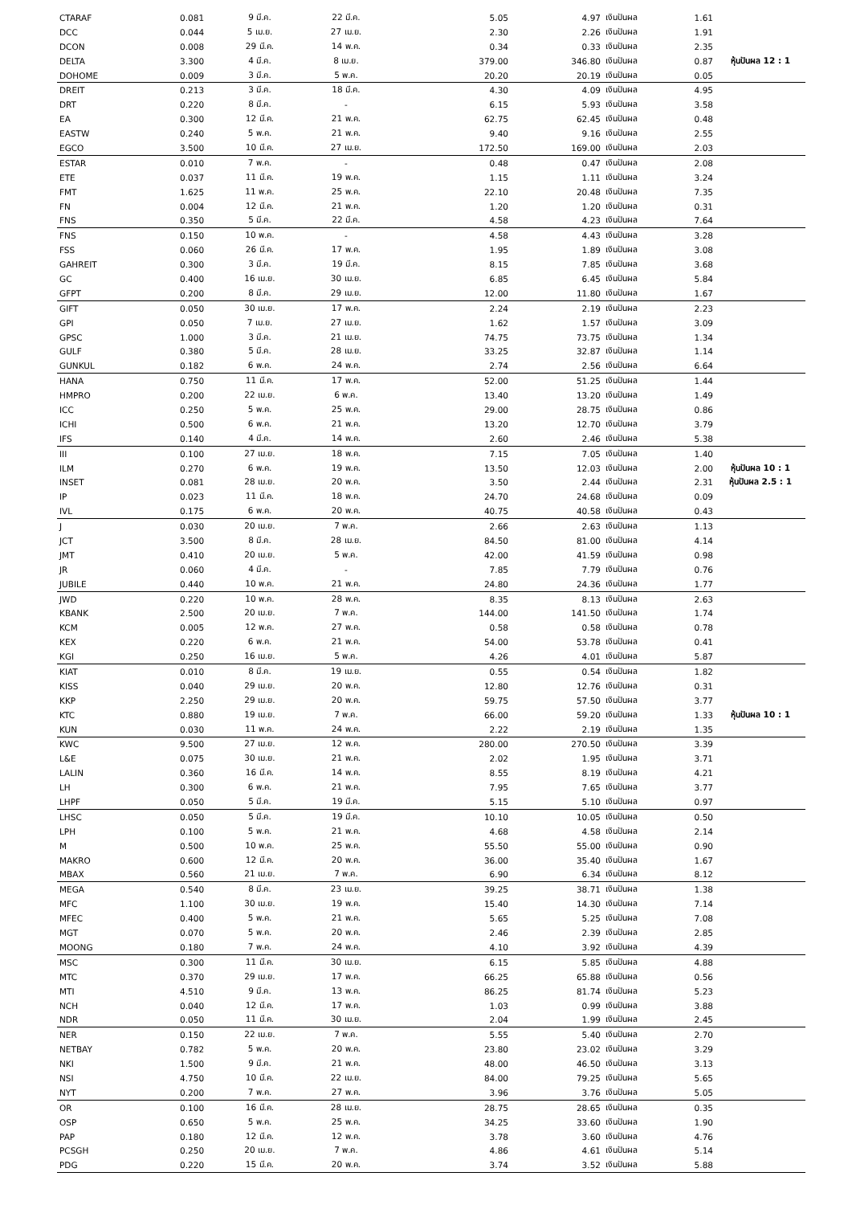| CTARAF | 0.081 | 9 มี.ค. | 22 มี.ค. | 5.05 | 4.97 | เงินปันผล | 1.61 | |
| DCC | 0.044 | 5 เม.ย. | 27 เม.ย. | 2.30 | 2.26 | เงินปันผล | 1.91 | |
| DCON | 0.008 | 29 มี.ค. | 14 พ.ค. | 0.34 | 0.33 | เงินปันผล | 2.35 | |
| DELTA | 3.300 | 4 มี.ค. | 8 เม.ย. | 379.00 | 346.80 | เงินปันผล | 0.87 | หุ้นปันผล 12 : 1 |
| DOHOME | 0.009 | 3 มี.ค. | 5 พ.ค. | 20.20 | 20.19 | เงินปันผล | 0.05 | |
| DREIT | 0.213 | 3 มี.ค. | 18 มี.ค. | 4.30 | 4.09 | เงินปันผล | 4.95 | |
| DRT | 0.220 | 8 มี.ค. | - | 6.15 | 5.93 | เงินปันผล | 3.58 | |
| EA | 0.300 | 12 มี.ค. | 21 พ.ค. | 62.75 | 62.45 | เงินปันผล | 0.48 | |
| EASTW | 0.240 | 5 พ.ค. | 21 พ.ค. | 9.40 | 9.16 | เงินปันผล | 2.55 | |
| EGCO | 3.500 | 10 มี.ค. | 27 เม.ย. | 172.50 | 169.00 | เงินปันผล | 2.03 | |
| ESTAR | 0.010 | 7 พ.ค. | - | 0.48 | 0.47 | เงินปันผล | 2.08 | |
| ETE | 0.037 | 11 มี.ค. | 19 พ.ค. | 1.15 | 1.11 | เงินปันผล | 3.24 | |
| FMT | 1.625 | 11 พ.ค. | 25 พ.ค. | 22.10 | 20.48 | เงินปันผล | 7.35 | |
| FN | 0.004 | 12 มี.ค. | 21 พ.ค. | 1.20 | 1.20 | เงินปันผล | 0.31 | |
| FNS | 0.350 | 5 มี.ค. | 22 มี.ค. | 4.58 | 4.23 | เงินปันผล | 7.64 | |
| FNS | 0.150 | 10 พ.ค. | - | 4.58 | 4.43 | เงินปันผล | 3.28 | |
| FSS | 0.060 | 26 มี.ค. | 17 พ.ค. | 1.95 | 1.89 | เงินปันผล | 3.08 | |
| GAHREIT | 0.300 | 3 มี.ค. | 19 มี.ค. | 8.15 | 7.85 | เงินปันผล | 3.68 | |
| GC | 0.400 | 16 เม.ย. | 30 เม.ย. | 6.85 | 6.45 | เงินปันผล | 5.84 | |
| GFPT | 0.200 | 8 มี.ค. | 29 เม.ย. | 12.00 | 11.80 | เงินปันผล | 1.67 | |
| GIFT | 0.050 | 30 เม.ย. | 17 พ.ค. | 2.24 | 2.19 | เงินปันผล | 2.23 | |
| GPI | 0.050 | 7 เม.ย. | 27 เม.ย. | 1.62 | 1.57 | เงินปันผล | 3.09 | |
| GPSC | 1.000 | 3 มี.ค. | 21 เม.ย. | 74.75 | 73.75 | เงินปันผล | 1.34 | |
| GULF | 0.380 | 5 มี.ค. | 28 เม.ย. | 33.25 | 32.87 | เงินปันผล | 1.14 | |
| GUNKUL | 0.182 | 6 พ.ค. | 24 พ.ค. | 2.74 | 2.56 | เงินปันผล | 6.64 | |
| HANA | 0.750 | 11 มี.ค. | 17 พ.ค. | 52.00 | 51.25 | เงินปันผล | 1.44 | |
| HMPRO | 0.200 | 22 เม.ย. | 6 พ.ค. | 13.40 | 13.20 | เงินปันผล | 1.49 | |
| ICC | 0.250 | 5 พ.ค. | 25 พ.ค. | 29.00 | 28.75 | เงินปันผล | 0.86 | |
| ICHI | 0.500 | 6 พ.ค. | 21 พ.ค. | 13.20 | 12.70 | เงินปันผล | 3.79 | |
| IFS | 0.140 | 4 มี.ค. | 14 พ.ค. | 2.60 | 2.46 | เงินปันผล | 5.38 | |
| III | 0.100 | 27 เม.ย. | 18 พ.ค. | 7.15 | 7.05 | เงินปันผล | 1.40 | |
| ILM | 0.270 | 6 พ.ค. | 19 พ.ค. | 13.50 | 12.03 | เงินปันผล | 2.00 | หุ้นปันผล 10 : 1 |
| INSET | 0.081 | 28 เม.ย. | 20 พ.ค. | 3.50 | 2.44 | เงินปันผล | 2.31 | หุ้นปันผล 2.5 : 1 |
| IP | 0.023 | 11 มี.ค. | 18 พ.ค. | 24.70 | 24.68 | เงินปันผล | 0.09 | |
| IVL | 0.175 | 6 พ.ค. | 20 พ.ค. | 40.75 | 40.58 | เงินปันผล | 0.43 | |
| J | 0.030 | 20 เม.ย. | 7 พ.ค. | 2.66 | 2.63 | เงินปันผล | 1.13 | |
| JCT | 3.500 | 8 มี.ค. | 28 เม.ย. | 84.50 | 81.00 | เงินปันผล | 4.14 | |
| JMT | 0.410 | 20 เม.ย. | 5 พ.ค. | 42.00 | 41.59 | เงินปันผล | 0.98 | |
| JR | 0.060 | 4 มี.ค. | - | 7.85 | 7.79 | เงินปันผล | 0.76 | |
| JUBILE | 0.440 | 10 พ.ค. | 21 พ.ค. | 24.80 | 24.36 | เงินปันผล | 1.77 | |
| JWD | 0.220 | 10 พ.ค. | 28 พ.ค. | 8.35 | 8.13 | เงินปันผล | 2.63 | |
| KBANK | 2.500 | 20 เม.ย. | 7 พ.ค. | 144.00 | 141.50 | เงินปันผล | 1.74 | |
| KCM | 0.005 | 12 พ.ค. | 27 พ.ค. | 0.58 | 0.58 | เงินปันผล | 0.78 | |
| KEX | 0.220 | 6 พ.ค. | 21 พ.ค. | 54.00 | 53.78 | เงินปันผล | 0.41 | |
| KGI | 0.250 | 16 เม.ย. | 5 พ.ค. | 4.26 | 4.01 | เงินปันผล | 5.87 | |
| KIAT | 0.010 | 8 มี.ค. | 19 เม.ย. | 0.55 | 0.54 | เงินปันผล | 1.82 | |
| KISS | 0.040 | 29 เม.ย. | 20 พ.ค. | 12.80 | 12.76 | เงินปันผล | 0.31 | |
| KKP | 2.250 | 29 เม.ย. | 20 พ.ค. | 59.75 | 57.50 | เงินปันผล | 3.77 | |
| KTC | 0.880 | 19 เม.ย. | 7 พ.ค. | 66.00 | 59.20 | เงินปันผล | 1.33 | หุ้นปันผล 10 : 1 |
| KUN | 0.030 | 11 พ.ค. | 24 พ.ค. | 2.22 | 2.19 | เงินปันผล | 1.35 | |
| KWC | 9.500 | 27 เม.ย. | 12 พ.ค. | 280.00 | 270.50 | เงินปันผล | 3.39 | |
| L&E | 0.075 | 30 เม.ย. | 21 พ.ค. | 2.02 | 1.95 | เงินปันผล | 3.71 | |
| LALIN | 0.360 | 16 มี.ค. | 14 พ.ค. | 8.55 | 8.19 | เงินปันผล | 4.21 | |
| LH | 0.300 | 6 พ.ค. | 21 พ.ค. | 7.95 | 7.65 | เงินปันผล | 3.77 | |
| LHPF | 0.050 | 5 มี.ค. | 19 มี.ค. | 5.15 | 5.10 | เงินปันผล | 0.97 | |
| LHSC | 0.050 | 5 มี.ค. | 19 มี.ค. | 10.10 | 10.05 | เงินปันผล | 0.50 | |
| LPH | 0.100 | 5 พ.ค. | 21 พ.ค. | 4.68 | 4.58 | เงินปันผล | 2.14 | |
| M | 0.500 | 10 พ.ค. | 25 พ.ค. | 55.50 | 55.00 | เงินปันผล | 0.90 | |
| MAKRO | 0.600 | 12 มี.ค. | 20 พ.ค. | 36.00 | 35.40 | เงินปันผล | 1.67 | |
| MBAX | 0.560 | 21 เม.ย. | 7 พ.ค. | 6.90 | 6.34 | เงินปันผล | 8.12 | |
| MEGA | 0.540 | 8 มี.ค. | 23 เม.ย. | 39.25 | 38.71 | เงินปันผล | 1.38 | |
| MFC | 1.100 | 30 เม.ย. | 19 พ.ค. | 15.40 | 14.30 | เงินปันผล | 7.14 | |
| MFEC | 0.400 | 5 พ.ค. | 21 พ.ค. | 5.65 | 5.25 | เงินปันผล | 7.08 | |
| MGT | 0.070 | 5 พ.ค. | 20 พ.ค. | 2.46 | 2.39 | เงินปันผล | 2.85 | |
| MOONG | 0.180 | 7 พ.ค. | 24 พ.ค. | 4.10 | 3.92 | เงินปันผล | 4.39 | |
| MSC | 0.300 | 11 มี.ค. | 30 เม.ย. | 6.15 | 5.85 | เงินปันผล | 4.88 | |
| MTC | 0.370 | 29 เม.ย. | 17 พ.ค. | 66.25 | 65.88 | เงินปันผล | 0.56 | |
| MTI | 4.510 | 9 มี.ค. | 13 พ.ค. | 86.25 | 81.74 | เงินปันผล | 5.23 | |
| NCH | 0.040 | 12 มี.ค. | 17 พ.ค. | 1.03 | 0.99 | เงินปันผล | 3.88 | |
| NDR | 0.050 | 11 มี.ค. | 30 เม.ย. | 2.04 | 1.99 | เงินปันผล | 2.45 | |
| NER | 0.150 | 22 เม.ย. | 7 พ.ค. | 5.55 | 5.40 | เงินปันผล | 2.70 | |
| NETBAY | 0.782 | 5 พ.ค. | 20 พ.ค. | 23.80 | 23.02 | เงินปันผล | 3.29 | |
| NKI | 1.500 | 9 มี.ค. | 21 พ.ค. | 48.00 | 46.50 | เงินปันผล | 3.13 | |
| NSI | 4.750 | 10 มี.ค. | 22 เม.ย. | 84.00 | 79.25 | เงินปันผล | 5.65 | |
| NYT | 0.200 | 7 พ.ค. | 27 พ.ค. | 3.96 | 3.76 | เงินปันผล | 5.05 | |
| OR | 0.100 | 16 มี.ค. | 28 เม.ย. | 28.75 | 28.65 | เงินปันผล | 0.35 | |
| OSP | 0.650 | 5 พ.ค. | 25 พ.ค. | 34.25 | 33.60 | เงินปันผล | 1.90 | |
| PAP | 0.180 | 12 มี.ค. | 12 พ.ค. | 3.78 | 3.60 | เงินปันผล | 4.76 | |
| PCSGH | 0.250 | 20 เม.ย. | 7 พ.ค. | 4.86 | 4.61 | เงินปันผล | 5.14 | |
| PDG | 0.220 | 15 มี.ค. | 20 พ.ค. | 3.74 | 3.52 | เงินปันผล | 5.88 | |